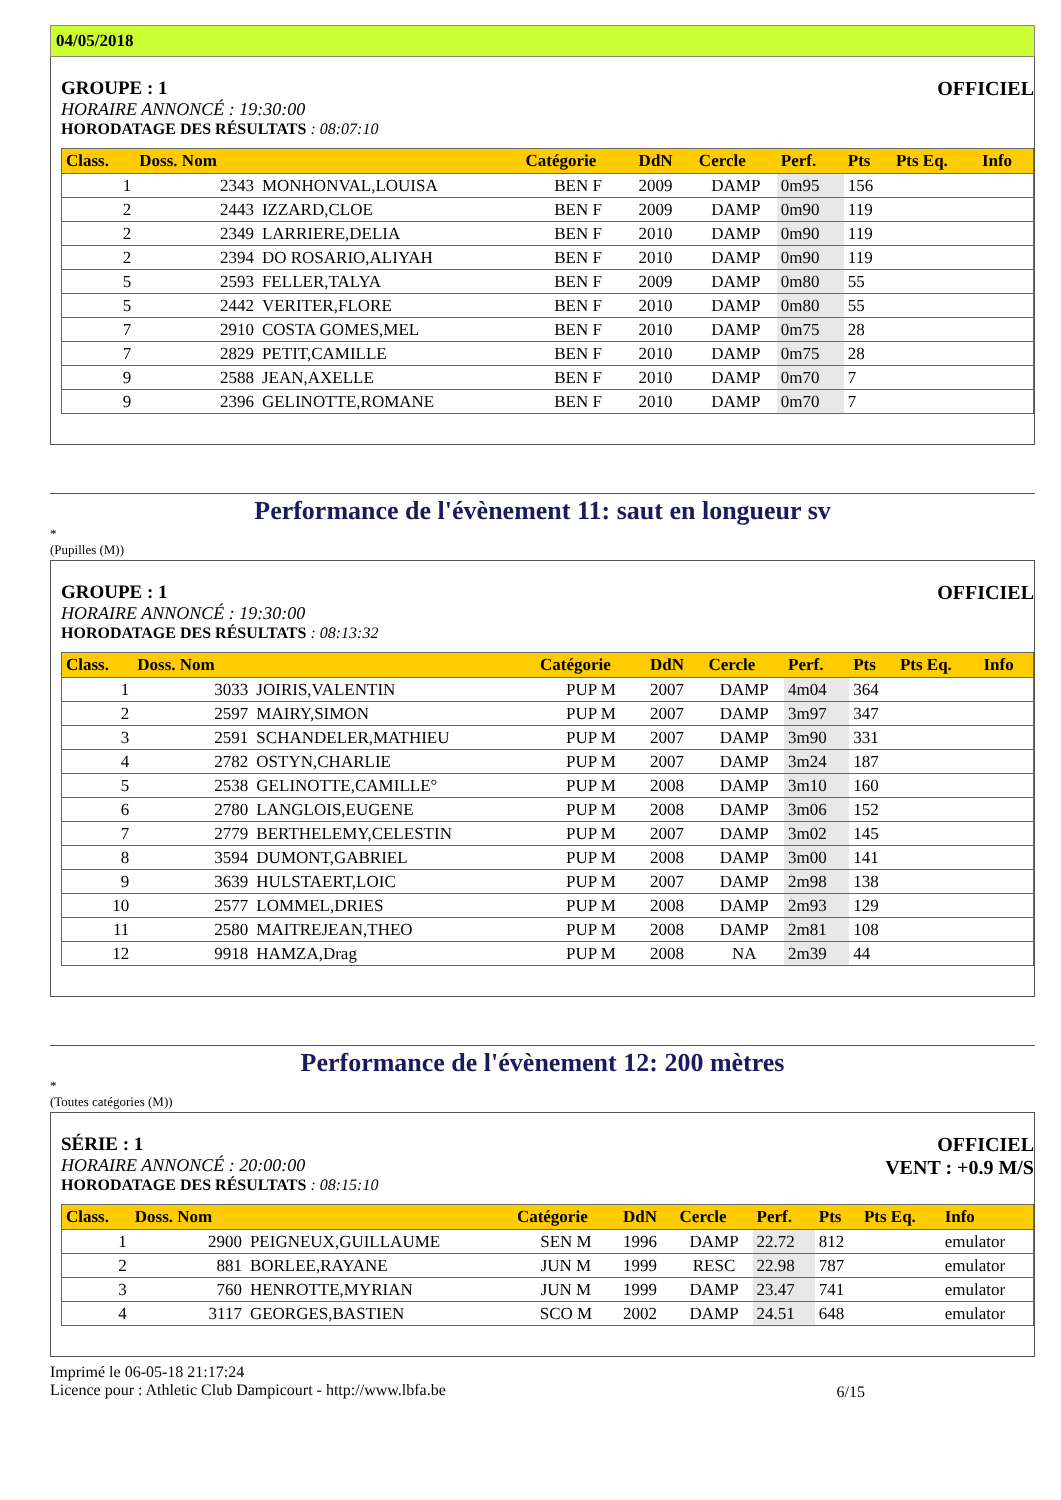04/05/2018
GROUPE : 1
HORAIRE ANNONCÉ : 19:30:00
HORODATAGE DES RÉSULTATS : 08:07:10
OFFICIEL
| Class. | Doss. Nom | | Catégorie | DdN | Cercle | Perf. | Pts | Pts Eq. | Info |
| --- | --- | --- | --- | --- | --- | --- | --- | --- | --- |
| 1 | 2343 | MONHONVAL,LOUISA | BEN F | 2009 | DAMP | 0m95 | 156 | | |
| 2 | 2443 | IZZARD,CLOE | BEN F | 2009 | DAMP | 0m90 | 119 | | |
| 2 | 2349 | LARRIERE,DELIA | BEN F | 2010 | DAMP | 0m90 | 119 | | |
| 2 | 2394 | DO ROSARIO,ALIYAH | BEN F | 2010 | DAMP | 0m90 | 119 | | |
| 5 | 2593 | FELLER,TALYA | BEN F | 2009 | DAMP | 0m80 | 55 | | |
| 5 | 2442 | VERITER,FLORE | BEN F | 2010 | DAMP | 0m80 | 55 | | |
| 7 | 2910 | COSTA GOMES,MEL | BEN F | 2010 | DAMP | 0m75 | 28 | | |
| 7 | 2829 | PETIT,CAMILLE | BEN F | 2010 | DAMP | 0m75 | 28 | | |
| 9 | 2588 | JEAN,AXELLE | BEN F | 2010 | DAMP | 0m70 | 7 | | |
| 9 | 2396 | GELINOTTE,ROMANE | BEN F | 2010 | DAMP | 0m70 | 7 | | |
Performance de l'évènement 11: saut en longueur sv
*
(Pupilles (M))
GROUPE : 1
HORAIRE ANNONCÉ : 19:30:00
HORODATAGE DES RÉSULTATS : 08:13:32
OFFICIEL
| Class. | Doss. Nom | | Catégorie | DdN | Cercle | Perf. | Pts | Pts Eq. | Info |
| --- | --- | --- | --- | --- | --- | --- | --- | --- | --- |
| 1 | 3033 | JOIRIS,VALENTIN | PUP M | 2007 | DAMP | 4m04 | 364 | | |
| 2 | 2597 | MAIRY,SIMON | PUP M | 2007 | DAMP | 3m97 | 347 | | |
| 3 | 2591 | SCHANDELER,MATHIEU | PUP M | 2007 | DAMP | 3m90 | 331 | | |
| 4 | 2782 | OSTYN,CHARLIE | PUP M | 2007 | DAMP | 3m24 | 187 | | |
| 5 | 2538 | GELINOTTE,CAMILLE° | PUP M | 2008 | DAMP | 3m10 | 160 | | |
| 6 | 2780 | LANGLOIS,EUGENE | PUP M | 2008 | DAMP | 3m06 | 152 | | |
| 7 | 2779 | BERTHELEMY,CELESTIN | PUP M | 2007 | DAMP | 3m02 | 145 | | |
| 8 | 3594 | DUMONT,GABRIEL | PUP M | 2008 | DAMP | 3m00 | 141 | | |
| 9 | 3639 | HULSTAERT,LOIC | PUP M | 2007 | DAMP | 2m98 | 138 | | |
| 10 | 2577 | LOMMEL,DRIES | PUP M | 2008 | DAMP | 2m93 | 129 | | |
| 11 | 2580 | MAITREJEAN,THEO | PUP M | 2008 | DAMP | 2m81 | 108 | | |
| 12 | 9918 | HAMZA,Drag | PUP M | 2008 | NA | 2m39 | 44 | | |
Performance de l'évènement 12: 200 mètres
*
(Toutes catégories (M))
SÉRIE : 1
HORAIRE ANNONCÉ : 20:00:00
HORODATAGE DES RÉSULTATS : 08:15:10
OFFICIEL
VENT : +0.9 M/S
| Class. | Doss. Nom | | Catégorie | DdN | Cercle | Perf. | Pts | Pts Eq. | Info |
| --- | --- | --- | --- | --- | --- | --- | --- | --- | --- |
| 1 | 2900 | PEIGNEUX,GUILLAUME | SEN M | 1996 | DAMP | 22.72 | 812 | | emulator |
| 2 | 881 | BORLEE,RAYANE | JUN M | 1999 | RESC | 22.98 | 787 | | emulator |
| 3 | 760 | HENROTTE,MYRIAN | JUN M | 1999 | DAMP | 23.47 | 741 | | emulator |
| 4 | 3117 | GEORGES,BASTIEN | SCO M | 2002 | DAMP | 24.51 | 648 | | emulator |
Imprimé le 06-05-18 21:17:24
Licence pour : Athletic Club Dampicourt - http://www.lbfa.be
6/15